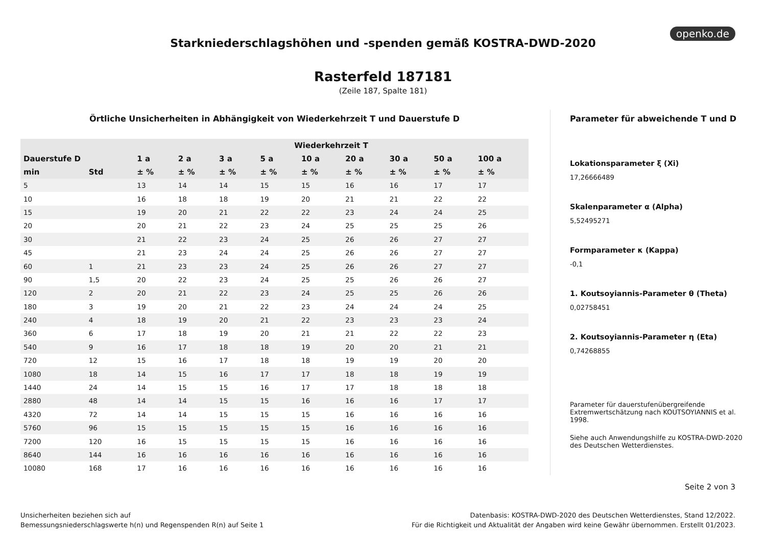openko.de
Starkniederschlagshöhen und -spenden gemäß KOSTRA-DWD-2020
Rasterfeld 187181
(Zeile 187, Spalte 181)
Örtliche Unsicherheiten in Abhängigkeit von Wiederkehrzeit T und Dauerstufe D
| | | Wiederkehrzeit T | | | | | | | | |
| --- | --- | --- | --- | --- | --- | --- | --- | --- | --- | --- |
| Dauerstufe D | | 1 a | 2 a | 3 a | 5 a | 10 a | 20 a | 30 a | 50 a | 100 a |
| min | Std | ± % | ± % | ± % | ± % | ± % | ± % | ± % | ± % | ± % |
| 5 | | 13 | 14 | 14 | 15 | 15 | 16 | 16 | 17 | 17 |
| 10 | | 16 | 18 | 18 | 19 | 20 | 21 | 21 | 22 | 22 |
| 15 | | 19 | 20 | 21 | 22 | 22 | 23 | 24 | 24 | 25 |
| 20 | | 20 | 21 | 22 | 23 | 24 | 25 | 25 | 25 | 26 |
| 30 | | 21 | 22 | 23 | 24 | 25 | 26 | 26 | 27 | 27 |
| 45 | | 21 | 23 | 24 | 24 | 25 | 26 | 26 | 27 | 27 |
| 60 | 1 | 21 | 23 | 23 | 24 | 25 | 26 | 26 | 27 | 27 |
| 90 | 1,5 | 20 | 22 | 23 | 24 | 25 | 25 | 26 | 26 | 27 |
| 120 | 2 | 20 | 21 | 22 | 23 | 24 | 25 | 25 | 26 | 26 |
| 180 | 3 | 19 | 20 | 21 | 22 | 23 | 24 | 24 | 24 | 25 |
| 240 | 4 | 18 | 19 | 20 | 21 | 22 | 23 | 23 | 23 | 24 |
| 360 | 6 | 17 | 18 | 19 | 20 | 21 | 21 | 22 | 22 | 23 |
| 540 | 9 | 16 | 17 | 18 | 18 | 19 | 20 | 20 | 21 | 21 |
| 720 | 12 | 15 | 16 | 17 | 18 | 18 | 19 | 19 | 20 | 20 |
| 1080 | 18 | 14 | 15 | 16 | 17 | 17 | 18 | 18 | 19 | 19 |
| 1440 | 24 | 14 | 15 | 15 | 16 | 17 | 17 | 18 | 18 | 18 |
| 2880 | 48 | 14 | 14 | 15 | 15 | 16 | 16 | 16 | 17 | 17 |
| 4320 | 72 | 14 | 14 | 15 | 15 | 15 | 16 | 16 | 16 | 16 |
| 5760 | 96 | 15 | 15 | 15 | 15 | 15 | 16 | 16 | 16 | 16 |
| 7200 | 120 | 16 | 15 | 15 | 15 | 15 | 16 | 16 | 16 | 16 |
| 8640 | 144 | 16 | 16 | 16 | 16 | 16 | 16 | 16 | 16 | 16 |
| 10080 | 168 | 17 | 16 | 16 | 16 | 16 | 16 | 16 | 16 | 16 |
Parameter für abweichende T und D
Lokationsparameter ξ (Xi)
17,26666489
Skalenparameter α (Alpha)
5,52495271
Formparameter κ (Kappa)
-0,1
1. Koutsoyiannis-Parameter θ (Theta)
0,02758451
2. Koutsoyiannis-Parameter η (Eta)
0,74268855
Parameter für dauerstufenübergreifende Extremwertschätzung nach KOUTSOYIANNIS et al. 1998.
Siehe auch Anwendungshilfe zu KOSTRA-DWD-2020 des Deutschen Wetterdienstes.
Seite 2 von 3
Unsicherheiten beziehen sich auf
Bemessungsniederschlagswerte h(n) und Regenspenden R(n) auf Seite 1
Datenbasis: KOSTRA-DWD-2020 des Deutschen Wetterdienstes, Stand 12/2022.
Für die Richtigkeit und Aktualität der Angaben wird keine Gewähr übernommen. Erstellt 01/2023.